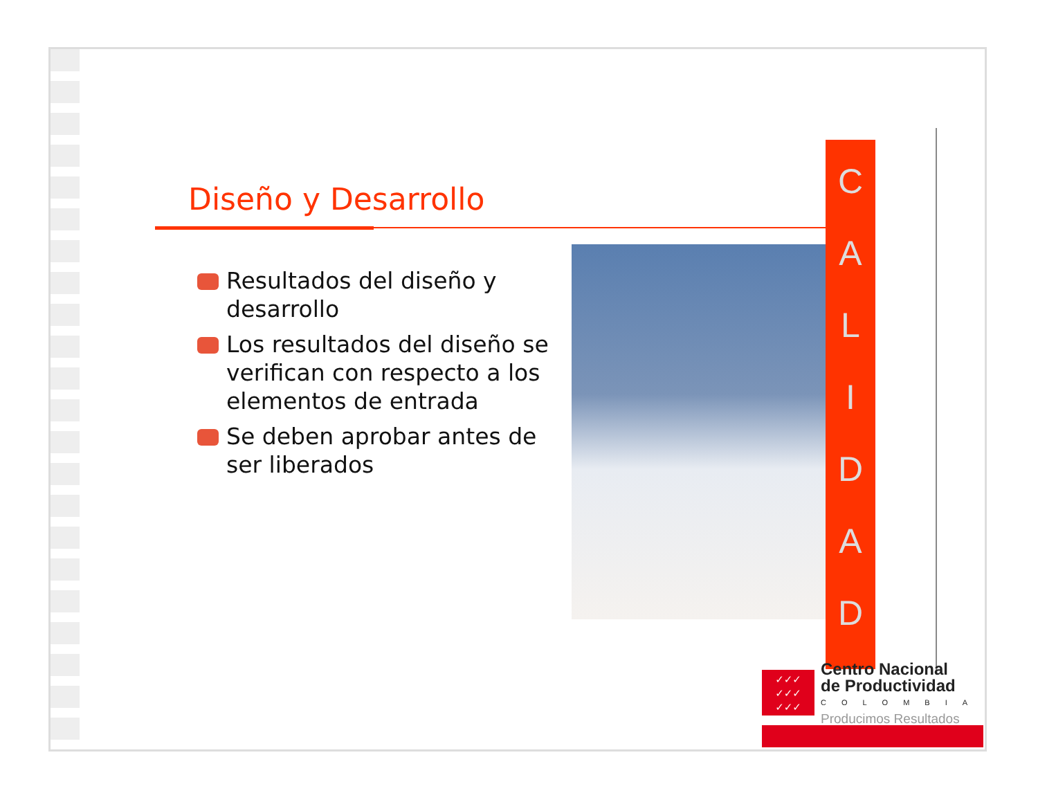Diseño y Desarrollo
Resultados del diseño y desarrollo
Los resultados del diseño se verifican con respecto a los elementos de entrada
Se deben aprobar antes de ser liberados
C
A
L
I
D
A
D
✓✓✓
✓✓✓
✓✓✓
Centro Nacional
de Productividad
COLOMBIA
Producimos Resultados